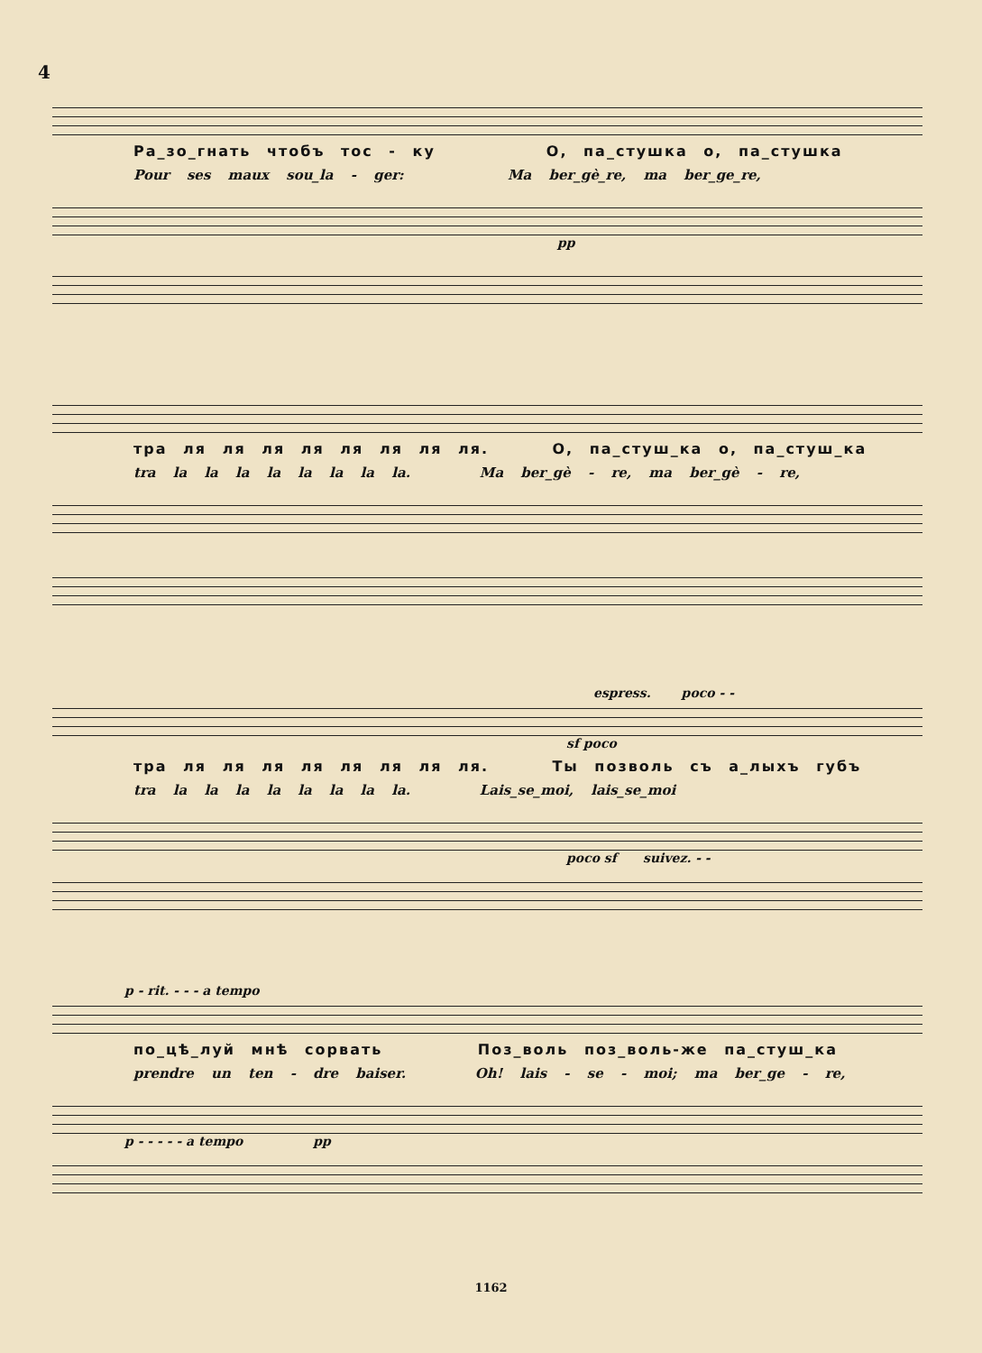4
Ра_зо_гнать чтобъ тос - ку О, па_стушка о, па_стушка
Pour ses maux sou_la - ger: Ma ber_gè_re, ma ber_ge_re,
pp
тра ля ля ля ля ля ля ля ля. О, па_стуш_ка о, па_стуш_ка
tra la la la la la la la la. Ma ber_gè - re, ma ber_gè - re,
espress. poco - -
sf poco
тра ля ля ля ля ля ля ля ля. Ты позволь съ а_лыхъ губъ
tra la la la la la la la la. Lais_se_moi, lais_se_moi
poco sf suivez. - -
p - rit. - - - a tempo
по_цѣ_луй мнѣ сорвать Поз_воль поз_воль-же па_стуш_ка
prendre un ten - dre baiser. Oh! lais - se - moi; ma ber_ge - re,
p - - - - - a tempo pp
1162